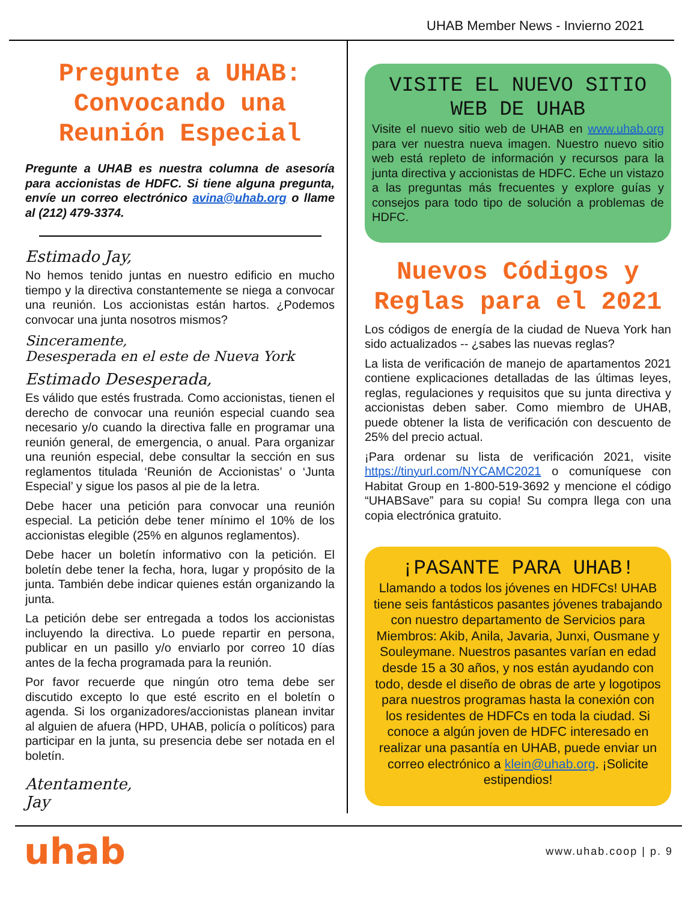UHAB Member News - Invierno 2021
Pregunte a UHAB: Convocando una Reunión Especial
Pregunte a UHAB es nuestra columna de asesoría para accionistas de HDFC. Si tiene alguna pregunta, envíe un correo electrónico avina@uhab.org o llame al (212) 479-3374.
Estimado Jay,
No hemos tenido juntas en nuestro edificio en mucho tiempo y la directiva constantemente se niega a convocar una reunión. Los accionistas están hartos. ¿Podemos convocar una junta nosotros mismos?
Sinceramente,
Desesperada en el este de Nueva York
Estimado Desesperada,
Es válido que estés frustrada. Como accionistas, tienen el derecho de convocar una reunión especial cuando sea necesario y/o cuando la directiva falle en programar una reunión general, de emergencia, o anual. Para organizar una reunión especial, debe consultar la sección en sus reglamentos titulada ‘Reunión de Accionistas’ o ‘Junta Especial’ y sigue los pasos al pie de la letra.
Debe hacer una petición para convocar una reunión especial. La petición debe tener mínimo el 10% de los accionistas elegible (25% en algunos reglamentos).
Debe hacer un boletín informativo con la petición. El boletín debe tener la fecha, hora, lugar y propósito de la junta. También debe indicar quienes están organizando la junta.
La petición debe ser entregada a todos los accionistas incluyendo la directiva. Lo puede repartir en persona, publicar en un pasillo y/o enviarlo por correo 10 días antes de la fecha programada para la reunión.
Por favor recuerde que ningún otro tema debe ser discutido excepto lo que esté escrito en el boletín o agenda. Si los organizadores/accionistas planean invitar al alguien de afuera (HPD, UHAB, policía o políticos) para participar en la junta, su presencia debe ser notada en el boletín.
Atentamente,
Jay
VISITE EL NUEVO SITIO WEB DE UHAB
Visite el nuevo sitio web de UHAB en www.uhab.org para ver nuestra nueva imagen. Nuestro nuevo sitio web está repleto de información y recursos para la junta directiva y accionistas de HDFC. Eche un vistazo a las preguntas más frecuentes y explore guías y consejos para todo tipo de solución a problemas de HDFC.
Nuevos Códigos y Reglas para el 2021
Los códigos de energía de la ciudad de Nueva York han sido actualizados -- ¿sabes las nuevas reglas?
La lista de verificación de manejo de apartamentos 2021 contiene explicaciones detalladas de las últimas leyes, reglas, regulaciones y requisitos que su junta directiva y accionistas deben saber. Como miembro de UHAB, puede obtener la lista de verificación con descuento de 25% del precio actual.
¡Para ordenar su lista de verificación 2021, visite https://tinyurl.com/NYCAMC2021 o comuníquese con Habitat Group en 1-800-519-3692 y mencione el código “UHABSave” para su copia! Su compra llega con una copia electrónica gratuito.
¡PASANTE PARA UHAB!
Llamando a todos los jóvenes en HDFCs! UHAB tiene seis fantásticos pasantes jóvenes trabajando con nuestro departamento de Servicios para Miembros: Akib, Anila, Javaria, Junxi, Ousmane y Souleymane. Nuestros pasantes varían en edad desde 15 a 30 años, y nos están ayudando con todo, desde el diseño de obras de arte y logotipos para nuestros programas hasta la conexión con los residentes de HDFCs en toda la ciudad. Si conoce a algún joven de HDFC interesado en realizar una pasantía en UHAB, puede enviar un correo electrónico a klein@uhab.org. ¡Solicite estipendios!
uhab www.uhab.coop | p. 9